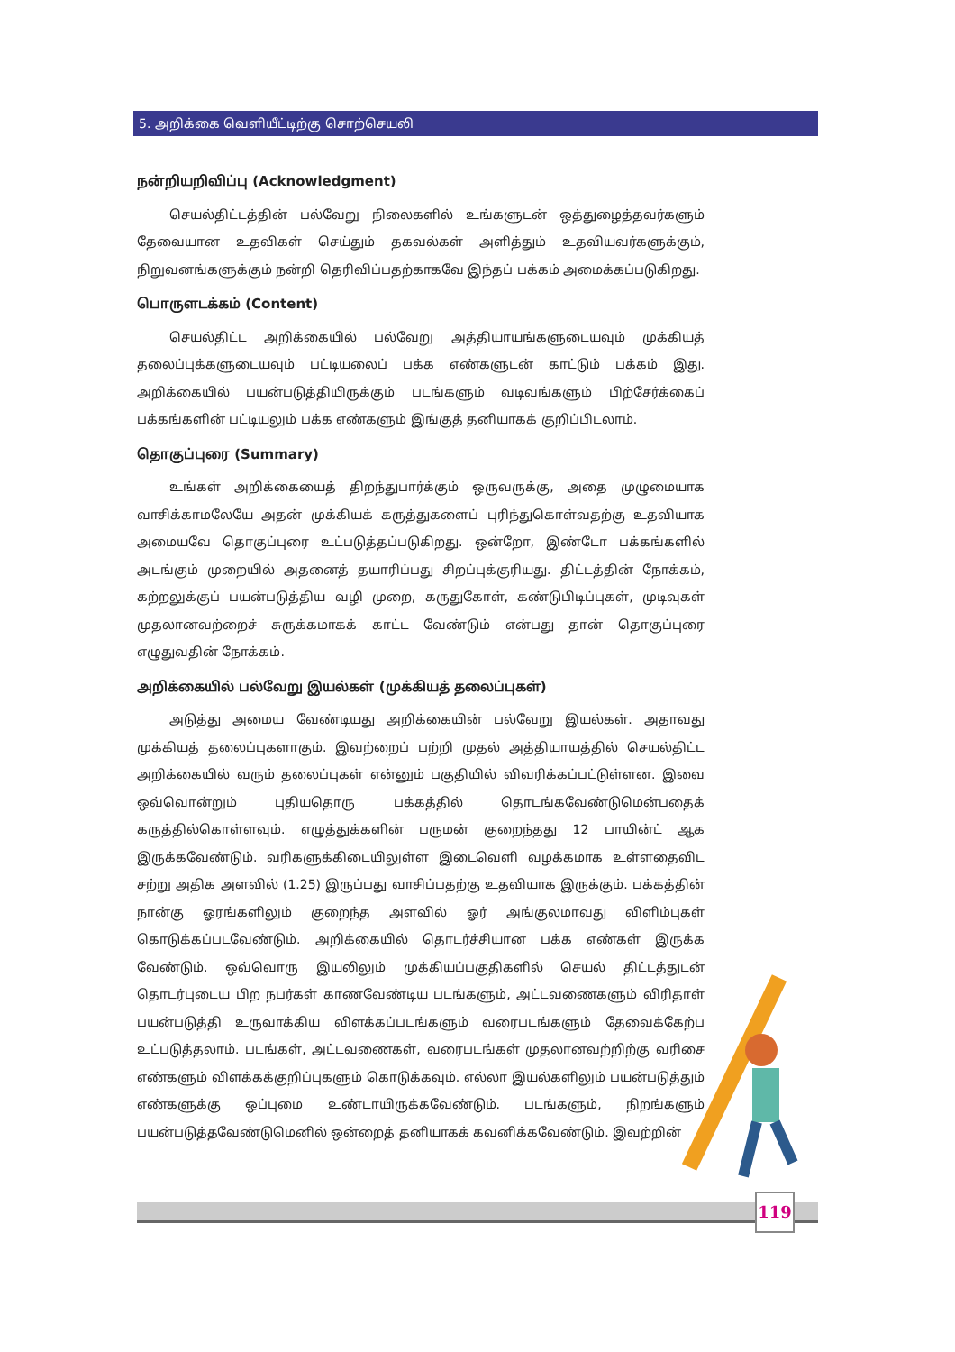5. அறிக்கை வெளியீட்டிற்கு சொற்செயலி
நன்றியறிவிப்பு (Acknowledgment)
செயல்திட்டத்தின் பல்வேறு நிலைகளில் உங்களுடன் ஒத்துழைத்தவர்களும் தேவையான உதவிகள் செய்தும் தகவல்கள் அளித்தும் உதவியவர்களுக்கும், நிறுவனங்களுக்கும் நன்றி தெரிவிப்பதற்காகவே இந்தப் பக்கம் அமைக்கப்படுகிறது.
பொருளடக்கம் (Content)
செயல்திட்ட அறிக்கையில் பல்வேறு அத்தியாயங்களுடையவும் முக்கியத் தலைப்புக்களுடையவும் பட்டியலைப் பக்க எண்களுடன் காட்டும் பக்கம் இது. அறிக்கையில் பயன்படுத்தியிருக்கும் படங்களும் வடிவங்களும் பிற்சேர்க்கைப் பக்கங்களின் பட்டியலும் பக்க எண்களும் இங்குத் தனியாகக் குறிப்பிடலாம்.
தொகுப்புரை (Summary)
உங்கள் அறிக்கையைத் திறந்துபார்க்கும் ஒருவருக்கு, அதை முழுமையாக வாசிக்காமலேயே அதன் முக்கியக் கருத்துகளைப் புரிந்துகொள்வதற்கு உதவியாக அமையவே தொகுப்புரை உட்படுத்தப்படுகிறது. ஒன்றோ, இண்டோ பக்கங்களில் அடங்கும் முறையில் அதனைத் தயாரிப்பது சிறப்புக்குரியது. திட்டத்தின் நோக்கம், கற்றலுக்குப் பயன்படுத்திய வழி முறை, கருதுகோள், கண்டுபிடிப்புகள், முடிவுகள் முதலானவற்றைச் சுருக்கமாகக் காட்ட வேண்டும் என்பது தான் தொகுப்புரை எழுதுவதின் நோக்கம்.
அறிக்கையில் பல்வேறு இயல்கள் (முக்கியத் தலைப்புகள்)
அடுத்து அமைய வேண்டியது அறிக்கையின் பல்வேறு இயல்கள். அதாவது முக்கியத் தலைப்புகளாகும். இவற்றைப் பற்றி முதல் அத்தியாயத்தில் செயல்திட்ட அறிக்கையில் வரும் தலைப்புகள் என்னும் பகுதியில் விவரிக்கப்பட்டுள்ளன. இவை ஒவ்வொன்றும் புதியதொரு பக்கத்தில் தொடங்கவேண்டுமென்பதைக் கருத்தில்கொள்ளவும். எழுத்துக்களின் பருமன் குறைந்தது 12 பாயின்ட் ஆக இருக்கவேண்டும். வரிகளுக்கிடையிலுள்ள இடைவெளி வழக்கமாக உள்ளதைவிட சற்று அதிக அளவில் (1.25) இருப்பது வாசிப்பதற்கு உதவியாக இருக்கும். பக்கத்தின் நான்கு ஓரங்களிலும் குறைந்த அளவில் ஓர் அங்குலமாவது விளிம்புகள் கொடுக்கப்படவேண்டும். அறிக்கையில் தொடர்ச்சியான பக்க எண்கள் இருக்க வேண்டும். ஒவ்வொரு இயலிலும் முக்கியப்பகுதிகளில் செயல் திட்டத்துடன் தொடர்புடைய பிற நபர்கள் காணவேண்டிய படங்களும், அட்டவணைகளும் விரிதாள் பயன்படுத்தி உருவாக்கிய விளக்கப்படங்களும் வரைபடங்களும் தேவைக்கேற்ப உட்படுத்தலாம். படங்கள், அட்டவணைகள், வரைபடங்கள் முதலானவற்றிற்கு வரிசை எண்களும் விளக்கக்குறிப்புகளும் கொடுக்கவும். எல்லா இயல்களிலும் பயன்படுத்தும் எண்களுக்கு ஒப்புமை உண்டாயிருக்கவேண்டும். படங்களும், நிறங்களும் பயன்படுத்தவேண்டுமெனில் ஒன்றைத் தனியாகக் கவனிக்கவேண்டும். இவற்றின்
119